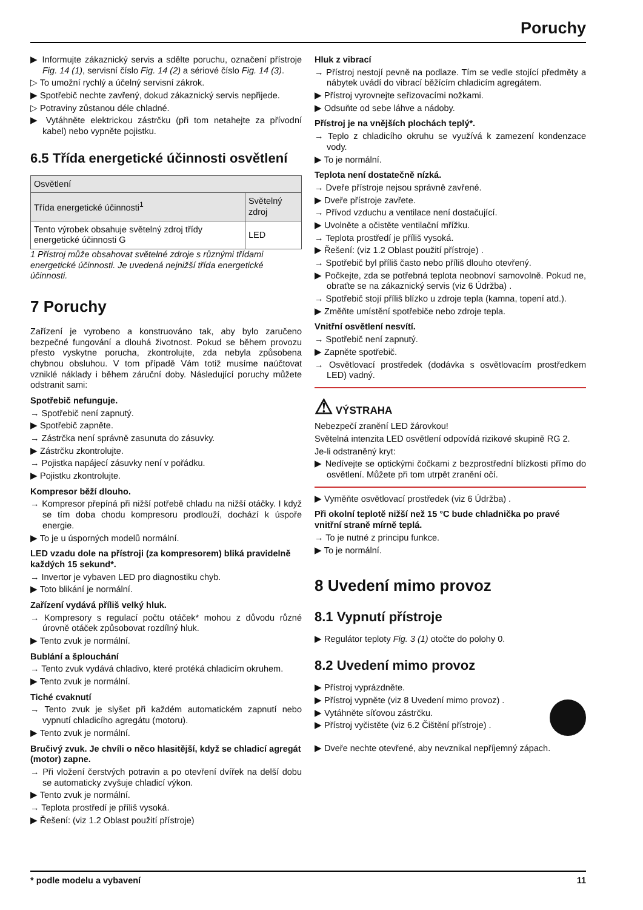Poruchy
▶ Informujte zákaznický servis a sdělte poruchu, označení přístroje Fig. 14 (1), servisní číslo Fig. 14 (2) a sériové číslo Fig. 14 (3).
▷ To umožní rychlý a účelný servisní zákrok.
▶ Spotřebič nechte zavřený, dokud zákaznický servis nepřijede.
▷ Potraviny zůstanou déle chladné.
▶ Vytáhněte elektrickou zástrčku (při tom netahejte za přívodní kabel) nebo vypněte pojistku.
6.5 Třída energetické účinnosti osvětlení
| Osvětlení | |
| Třída energetické účinnosti<sup>1</sup> | Světelný zdroj |
| Tento výrobek obsahuje světelný zdroj třídy energetické účinnosti G | LED |
1 Přístroj může obsahovat světelné zdroje s různými třídami energetické účinnosti. Je uvedená nejnižší třída energetické účinnosti.
7 Poruchy
Zařízení je vyrobeno a konstruováno tak, aby bylo zaručeno bezpečné fungování a dlouhá životnost. Pokud se během provozu přesto vyskytne porucha, zkontrolujte, zda nebyla způsobena chybnou obsluhou. V tom případě Vám totiž musíme naúčtovat vzniklé náklady i během záruční doby. Následující poruchy můžete odstranit sami:
Spotřebič nefunguje.
→ Spotřebič není zapnutý.
▶ Spotřebič zapněte.
→ Zástrčka není správně zasunuta do zásuvky.
▶ Zástrčku zkontrolujte.
→ Pojistka napájecí zásuvky není v pořádku.
▶ Pojistku zkontrolujte.
Kompresor běží dlouho.
→ Kompresor přepíná při nižší potřebě chladu na nižší otáčky. I když se tím doba chodu kompresoru prodlouží, dochází k úspoře energie.
▶ To je u úsporných modelů normální.
LED vzadu dole na přístroji (za kompresorem) bliká pravidelně každých 15 sekund*.
→ Invertor je vybaven LED pro diagnostiku chyb.
▶ Toto blikání je normální.
Zařízení vydává příliš velký hluk.
→ Kompresory s regulací počtu otáček* mohou z důvodu různé úrovně otáček způsobovat rozdílný hluk.
▶ Tento zvuk je normální.
Bublání a šplouchání
→ Tento zvuk vydává chladivo, které protéká chladicím okruhem.
▶ Tento zvuk je normální.
Tiché cvaknutí
→ Tento zvuk je slyšet při každém automatickém zapnutí nebo vypnutí chladicího agregátu (motoru).
▶ Tento zvuk je normální.
Bručivý zvuk. Je chvíli o něco hlasitější, když se chladicí agregát (motor) zapne.
→ Při vložení čerstvých potravin a po otevření dvířek na delší dobu se automaticky zvyšuje chladicí výkon.
▶ Tento zvuk je normální.
→ Teplota prostředí je příliš vysoká.
▶ Řešení: (viz 1.2 Oblast použití přístroje)
Hluk z vibrací
→ Přístroj nestojí pevně na podlaze. Tím se vedle stojící předměty a nábytek uvádí do vibrací běžícím chladicím agregátem.
▶ Přístroj vyrovnejte seřizovacími nožkami.
▶ Odsuňte od sebe láhve a nádoby.
Přístroj je na vnějších plochách teplý*.
→ Teplo z chladicího okruhu se využívá k zamezení kondenzace vody.
▶ To je normální.
Teplota není dostatečně nízká.
→ Dveře přístroje nejsou správně zavřené.
▶ Dveře přístroje zavřete.
→ Přívod vzduchu a ventilace není dostačující.
▶ Uvolněte a očistěte ventilační mřížku.
→ Teplota prostředí je příliš vysoká.
▶ Řešení: (viz 1.2 Oblast použití přístroje) .
→ Spotřebič byl příliš často nebo příliš dlouho otevřený.
▶ Počkejte, zda se potřebná teplota neobnoví samovolně. Pokud ne, obraťte se na zákaznický servis (viz 6 Údržba) .
→ Spotřebič stojí příliš blízko u zdroje tepla (kamna, topení atd.).
▶ Změňte umístění spotřebiče nebo zdroje tepla.
Vnitřní osvětlení nesvítí.
→ Spotřebič není zapnutý.
▶ Zapněte spotřebič.
→ Osvětlovací prostředek (dodávka s osvětlovacím prostředkem LED) vadný.
⚠ VÝSTRAHA
Nebezpečí zranění LED žárovkou!
Světelná intenzita LED osvětlení odpovídá rizikové skupině RG 2.
Je-li odstraněný kryt:
▶ Nedívejte se optickými čočkami z bezprostřední blízkosti přímo do osvětlení. Můžete při tom utrpět zranění očí.
▶ Vyměňte osvětlovací prostředek (viz 6 Údržba) .
Při okolní teplotě nižší než 15 °C bude chladnička po pravé vnitřní straně mírně teplá.
→ To je nutné z principu funkce.
▶ To je normální.
8 Uvedení mimo provoz
8.1 Vypnutí přístroje
▶ Regulátor teploty Fig. 3 (1) otočte do polohy 0.
8.2 Uvedení mimo provoz
▶ Přístroj vyprázdněte.
▶ Přístroj vypněte (viz 8 Uvedení mimo provoz) .
▶ Vytáhněte síťovou zástrčku.
▶ Přístroj vyčistěte (viz 6.2 Čištění přístroje) .
▶ Dveře nechte otevřené, aby nevznikal nepříjemný zápach.
* podle modelu a vybavení 11